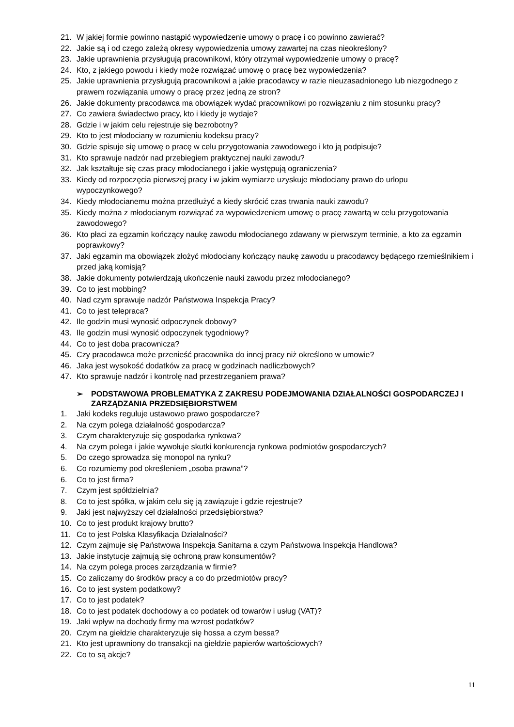21. W jakiej formie powinno nastąpić wypowiedzenie umowy o pracę i co powinno zawierać?
22. Jakie są i od czego zależą okresy wypowiedzenia umowy zawartej na czas nieokreślony?
23. Jakie uprawnienia przysługują pracownikowi, który otrzymał wypowiedzenie umowy o pracę?
24. Kto, z jakiego powodu i kiedy może rozwiązać umowę o pracę bez wypowiedzenia?
25. Jakie uprawnienia przysługują pracownikowi a jakie pracodawcy w razie nieuzasadnionego lub niezgodnego z prawem rozwiązania umowy o pracę przez jedną ze stron?
26. Jakie dokumenty pracodawca ma obowiązek wydać pracownikowi po rozwiązaniu z nim stosunku pracy?
27. Co zawiera świadectwo pracy, kto i kiedy je wydaje?
28. Gdzie i w jakim celu rejestruje się bezrobotny?
29. Kto to jest młodociany w rozumieniu kodeksu pracy?
30. Gdzie spisuje się umowę o pracę w celu przygotowania zawodowego i kto ją podpisuje?
31. Kto sprawuje nadzór nad przebiegiem praktycznej nauki zawodu?
32. Jak kształtuje się czas pracy młodocianego i jakie występują ograniczenia?
33. Kiedy od rozpoczęcia pierwszej pracy i w jakim wymiarze uzyskuje młodociany prawo do urlopu wypoczynkowego?
34. Kiedy młodocianemu można przedłużyć a kiedy skrócić czas trwania nauki zawodu?
35. Kiedy można z młodocianym rozwiązać za wypowiedzeniem umowę o pracę zawartą w celu przygotowania zawodowego?
36. Kto płaci za egzamin kończący naukę zawodu młodocianego zdawany w pierwszym terminie, a kto za egzamin poprawkowy?
37. Jaki egzamin ma obowiązek złożyć młodociany kończący naukę zawodu u pracodawcy będącego rzemieślnikiem i przed jaką komisją?
38. Jakie dokumenty potwierdzają ukończenie nauki zawodu przez młodocianego?
39. Co to jest mobbing?
40. Nad czym sprawuje nadzór Państwowa Inspekcja Pracy?
41. Co to jest telepraca?
42. Ile godzin musi wynosić odpoczynek dobowy?
43. Ile godzin musi wynosić odpoczynek tygodniowy?
44. Co to jest doba pracownicza?
45. Czy pracodawca może przenieść pracownika do innej pracy niż określono w umowie?
46. Jaka jest wysokość dodatków za pracę w godzinach nadliczbowych?
47. Kto sprawuje nadzór i kontrolę nad przestrzeganiem prawa?
➢ PODSTAWOWA PROBLEMATYKA Z ZAKRESU PODEJMOWANIA DZIAŁALNOŚCI GOSPODARCZEJ I ZARZĄDZANIA PRZEDSIĘBIORSTWEM
1. Jaki kodeks reguluje ustawowo prawo gospodarcze?
2. Na czym polega działalność gospodarcza?
3. Czym charakteryzuje się gospodarka rynkowa?
4. Na czym polega i jakie wywołuje skutki konkurencja rynkowa podmiotów gospodarczych?
5. Do czego sprowadza się monopol na rynku?
6. Co rozumiemy pod określeniem „osoba prawna”?
6. Co to jest firma?
7. Czym jest spółdzielnia?
8. Co to jest spółka, w jakim celu się ją zawiązuje i gdzie rejestruje?
9. Jaki jest najwyższy cel działalności przedsiębiorstwa?
10. Co to jest produkt krajowy brutto?
11. Co to jest Polska Klasyfikacja Działalności?
12. Czym zajmuje się Państwowa Inspekcja Sanitarna a czym Państwowa Inspekcja Handlowa?
13. Jakie instytucje zajmują się ochroną praw konsumentów?
14. Na czym polega proces zarządzania w firmie?
15. Co zaliczamy do środków pracy a co do przedmiotów pracy?
16. Co to jest system podatkowy?
17. Co to jest podatek?
18. Co to jest podatek dochodowy a co podatek od towarów i usług (VAT)?
19. Jaki wpływ na dochody firmy ma wzrost podatków?
20. Czym na giełdzie charakteryzuje się hossa a czym bessa?
21. Kto jest uprawniony do transakcji na giełdzie papierów wartościowych?
22. Co to są akcje?
11